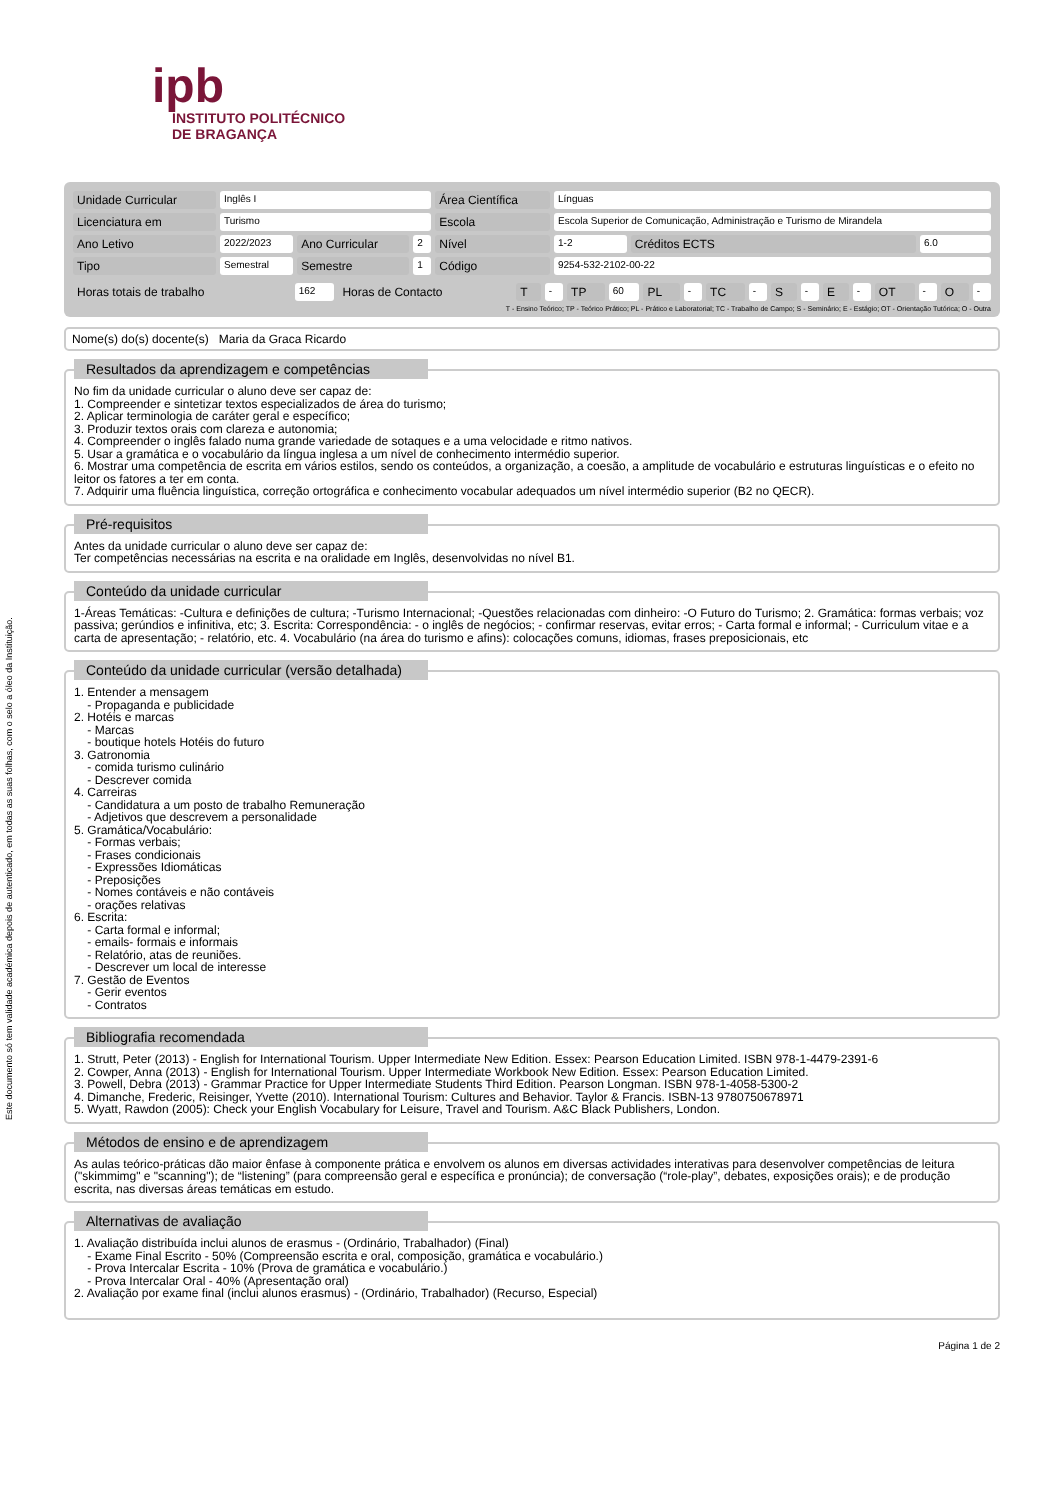Este documento só tem validade académica depois de autenticado, em todas as suas folhas, com o selo a óleo da Instituição.
ipb
INSTITUTO POLITÉCNICO
DE BRAGANÇA
| Unidade Curricular | Inglês I | | | Área Científica | Línguas | | |
| Licenciatura em | Turismo | | | Escola | Escola Superior de Comunicação, Administração e Turismo de Mirandela | | |
| Ano Letivo | 2022/2023 | Ano Curricular | 2 | Nível | 1-2 | Créditos ECTS | 6.0 |
| Tipo | Semestral | Semestre | 1 | Código | 9254-532-2102-00-22 | | |
| Horas totais de trabalho | 162 | Horas de Contacto | T | - | TP | 60 | PL | - | TC | - | S | - | E | - | OT | - | O | - |
T - Ensino Teórico; TP - Teórico Prático; PL - Prático e Laboratorial; TC - Trabalho de Campo; S - Seminário; E - Estágio; OT - Orientação Tutórica; O - Outra
Nome(s) do(s) docente(s) Maria da Graca Ricardo
Resultados da aprendizagem e competências
No fim da unidade curricular o aluno deve ser capaz de:
1. Compreender e sintetizar textos especializados de área do turismo;
2. Aplicar terminologia de caráter geral e específico;
3. Produzir textos orais com clareza e autonomia;
4. Compreender o inglês falado numa grande variedade de sotaques e a uma velocidade e ritmo nativos.
5. Usar a gramática e o vocabulário da língua inglesa a um nível de conhecimento intermédio superior.
6. Mostrar uma competência de escrita em vários estilos, sendo os conteúdos, a organização, a coesão, a amplitude de vocabulário e estruturas linguísticas e o efeito no leitor os fatores a ter em conta.
7. Adquirir uma fluência linguística, correção ortográfica e conhecimento vocabular adequados um nível intermédio superior (B2 no QECR).
Pré-requisitos
Antes da unidade curricular o aluno deve ser capaz de:
Ter competências necessárias na escrita e na oralidade em Inglês, desenvolvidas no nível B1.
Conteúdo da unidade curricular
1-Áreas Temáticas: -Cultura e definições de cultura; -Turismo Internacional; -Questões relacionadas com dinheiro: -O Futuro do Turismo; 2. Gramática: formas verbais; voz passiva; gerúndios e infinitiva, etc; 3. Escrita: Correspondência: - o inglês de negócios; - confirmar reservas, evitar erros; - Carta formal e informal; - Curriculum vitae e a carta de apresentação; - relatório, etc. 4. Vocabulário (na área do turismo e afins): colocações comuns, idiomas, frases preposicionais, etc
Conteúdo da unidade curricular (versão detalhada)
1. Entender a mensagem
- Propaganda e publicidade
2. Hotéis e marcas
- Marcas
- boutique hotels Hotéis do futuro
3. Gatronomia
- comida turismo culinário
- Descrever comida
4. Carreiras
- Candidatura a um posto de trabalho Remuneração
- Adjetivos que descrevem a personalidade
5. Gramática/Vocabulário:
- Formas verbais;
- Frases condicionais
- Expressões Idiomáticas
- Preposições
- Nomes contáveis e não contáveis
- orações relativas
6. Escrita:
- Carta formal e informal;
- emails- formais e informais
- Relatório, atas de reuniões.
- Descrever um local de interesse
7. Gestão de Eventos
- Gerir eventos
- Contratos
Bibliografia recomendada
1. Strutt, Peter (2013) - English for International Tourism. Upper Intermediate New Edition. Essex: Pearson Education Limited. ISBN 978-1-4479-2391-6
2. Cowper, Anna (2013) - English for International Tourism. Upper Intermediate Workbook New Edition. Essex: Pearson Education Limited.
3. Powell, Debra (2013) - Grammar Practice for Upper Intermediate Students Third Edition. Pearson Longman. ISBN 978-1-4058-5300-2
4. Dimanche, Frederic, Reisinger, Yvette (2010). International Tourism: Cultures and Behavior. Taylor & Francis. ISBN-13 9780750678971
5. Wyatt, Rawdon (2005): Check your English Vocabulary for Leisure, Travel and Tourism. A&C Black Publishers, London.
Métodos de ensino e de aprendizagem
As aulas teórico-práticas dão maior ênfase à componente prática e envolvem os alunos em diversas actividades interativas para desenvolver competências de leitura ("skimmimg" e "scanning"); de “listening” (para compreensão geral e específica e pronúncia); de conversação (“role-play”, debates, exposições orais); e de produção escrita, nas diversas áreas temáticas em estudo.
Alternativas de avaliação
1. Avaliação distribuída inclui alunos de erasmus - (Ordinário, Trabalhador) (Final)
- Exame Final Escrito - 50% (Compreensão escrita e oral, composição, gramática e vocabulário.)
- Prova Intercalar Escrita - 10% (Prova de gramática e vocabulário.)
- Prova Intercalar Oral - 40% (Apresentação oral)
2. Avaliação por exame final (inclui alunos erasmus) - (Ordinário, Trabalhador) (Recurso, Especial)
Página 1 de 2